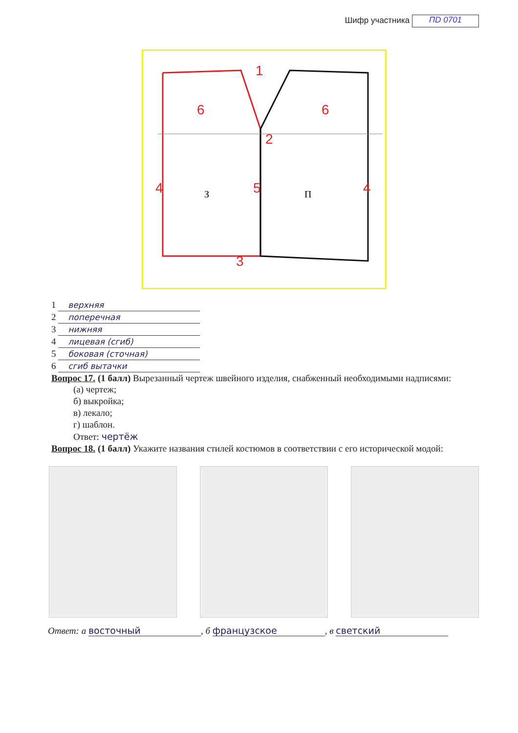Шифр участника ПD 0701
1
2
3
4
4
5
6
6
З
П
1 верхняя
2 поперечная
3 нижняя
4 лицевая (сгиб)
5 боковая (сточная)
6 сгиб вытачки
Вопрос 17. (1 балл) Вырезанный чертеж швейного изделия, снабженный необходимыми надписями:
(а) чертеж;
б) выкройка;
в) лекало;
г) шаблон.
Ответ: чертёж
Вопрос 18. (1 балл) Укажите названия стилей костюмов в соответствии с его исторической модой:
Ответ: а восточный, б французское, в светский